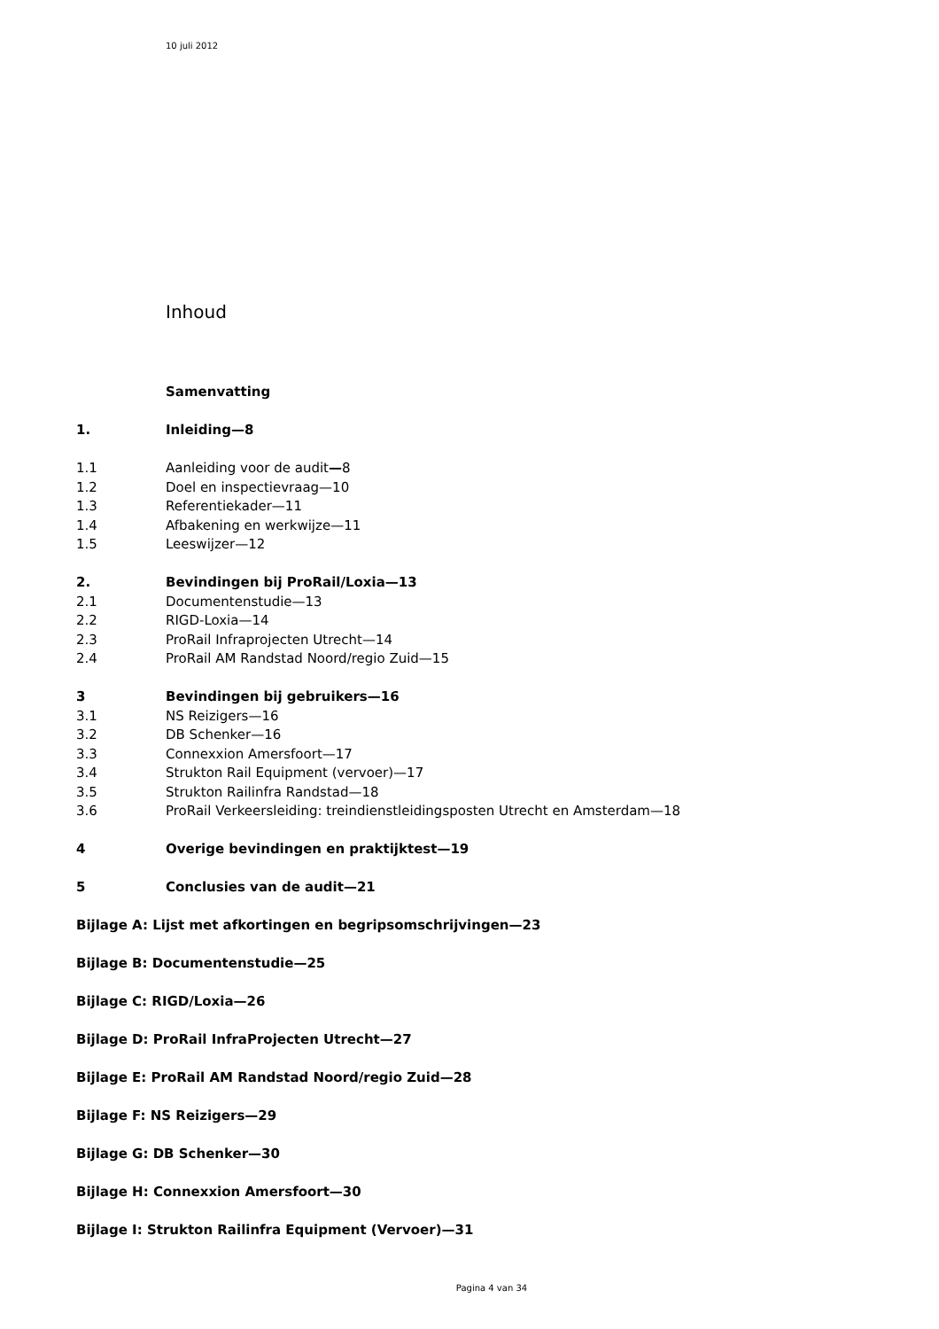10 juli 2012
Inhoud
Samenvatting
1. Inleiding—8
1.1 Aanleiding voor de audit—8
1.2 Doel en inspectievraag—10
1.3 Referentiekader—11
1.4 Afbakening en werkwijze—11
1.5 Leeswijzer—12
2. Bevindingen bij ProRail/Loxia—13
2.1 Documentenstudie—13
2.2 RIGD-Loxia—14
2.3 ProRail Infraprojecten Utrecht—14
2.4 ProRail AM Randstad Noord/regio Zuid—15
3 Bevindingen bij gebruikers—16
3.1 NS Reizigers—16
3.2 DB Schenker—16
3.3 Connexxion Amersfoort—17
3.4 Strukton Rail Equipment (vervoer)—17
3.5 Strukton Railinfra Randstad—18
3.6 ProRail Verkeersleiding: treindienstleidingsposten Utrecht en Amsterdam—18
4 Overige bevindingen en praktijktest—19
5 Conclusies van de audit—21
Bijlage A: Lijst met afkortingen en begripsomschrijvingen—23
Bijlage B: Documentenstudie—25
Bijlage C: RIGD/Loxia—26
Bijlage D: ProRail InfraProjecten Utrecht—27
Bijlage E: ProRail AM Randstad Noord/regio Zuid—28
Bijlage F: NS Reizigers—29
Bijlage G: DB Schenker—30
Bijlage H: Connexxion Amersfoort—30
Bijlage I: Strukton Railinfra Equipment (Vervoer)—31
Pagina 4 van 34